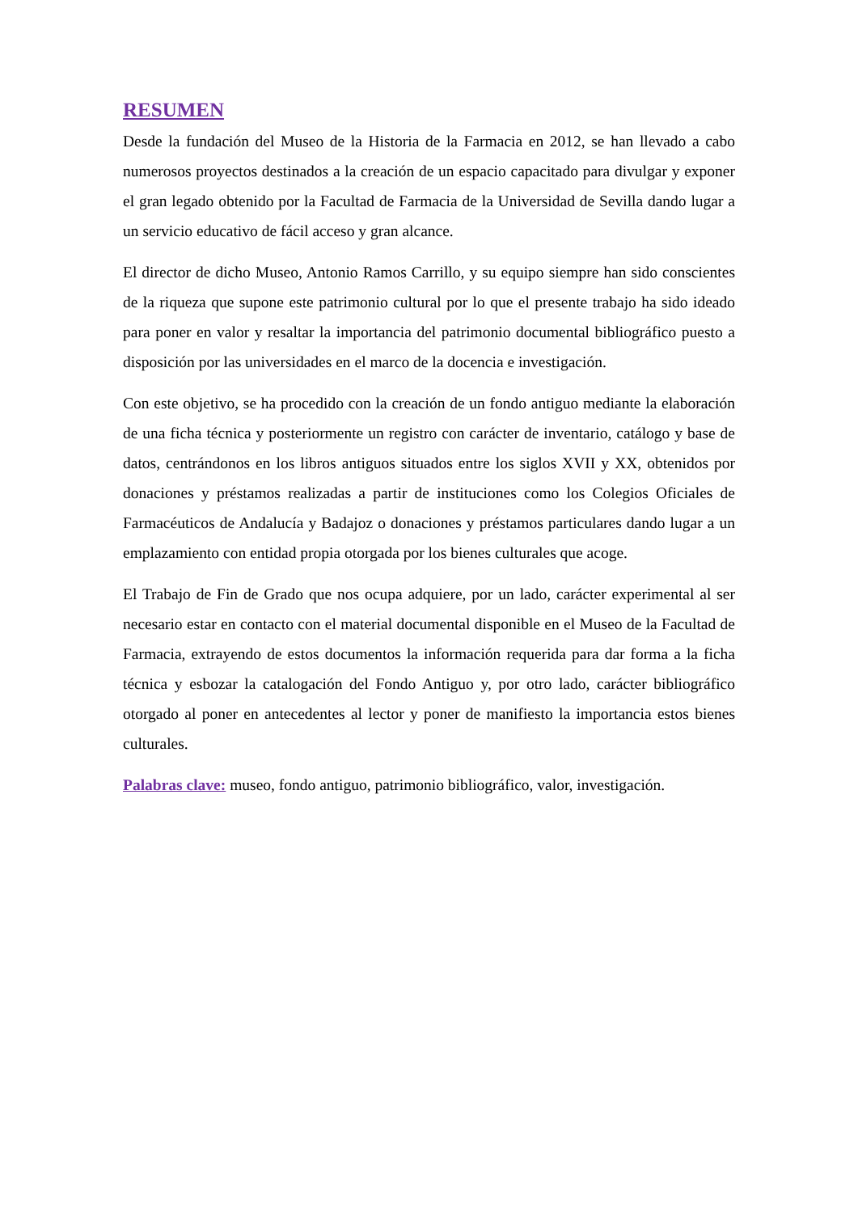RESUMEN
Desde la fundación del Museo de la Historia de la Farmacia en 2012, se han llevado a cabo numerosos proyectos destinados a la creación de un espacio capacitado para divulgar y exponer el gran legado obtenido por la Facultad de Farmacia de la Universidad de Sevilla dando lugar a un servicio educativo de fácil acceso y gran alcance.
El director de dicho Museo, Antonio Ramos Carrillo, y su equipo siempre han sido conscientes de la riqueza que supone este patrimonio cultural por lo que el presente trabajo ha sido ideado para poner en valor y resaltar la importancia del patrimonio documental bibliográfico puesto a disposición por las universidades en el marco de la docencia e investigación.
Con este objetivo, se ha procedido con la creación de un fondo antiguo mediante la elaboración de una ficha técnica y posteriormente un registro con carácter de inventario, catálogo y base de datos, centrándonos en los libros antiguos situados entre los siglos XVII y XX, obtenidos por donaciones y préstamos realizadas a partir de instituciones como los Colegios Oficiales de Farmacéuticos de Andalucía y Badajoz o donaciones y préstamos particulares dando lugar a un emplazamiento con entidad propia otorgada por los bienes culturales que acoge.
El Trabajo de Fin de Grado que nos ocupa adquiere, por un lado, carácter experimental al ser necesario estar en contacto con el material documental disponible en el Museo de la Facultad de Farmacia, extrayendo de estos documentos la información requerida para dar forma a la ficha técnica y esbozar la catalogación del Fondo Antiguo y, por otro lado, carácter bibliográfico otorgado al poner en antecedentes al lector y poner de manifiesto la importancia estos bienes culturales.
Palabras clave: museo, fondo antiguo, patrimonio bibliográfico, valor, investigación.